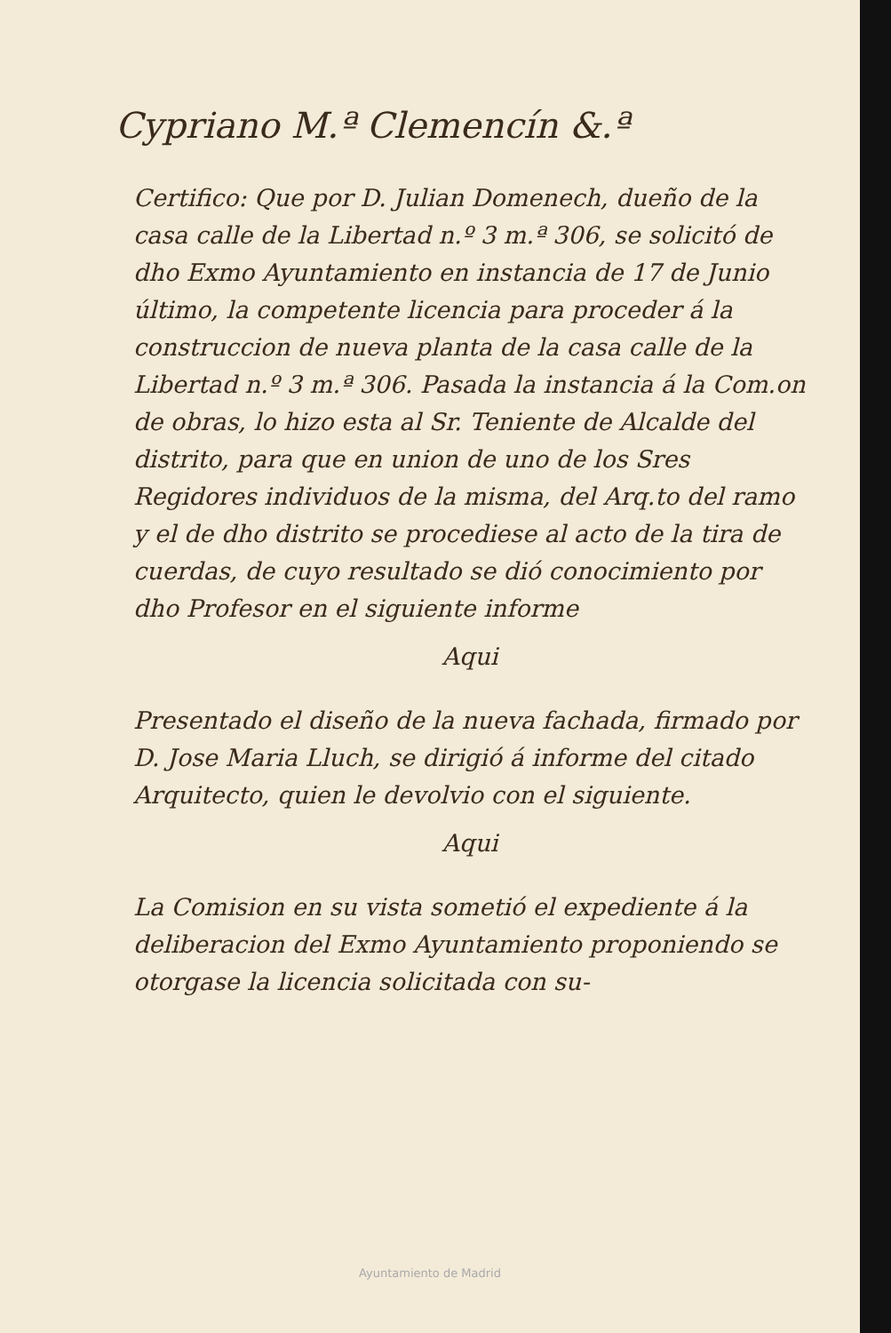Cypriano M.ª Clemencín &.ª
Certifico: Que por D. Julian Domenech, dueño de la casa calle de la Libertad n.º 3 m.ª 306, se solicitó de dho Exmo Ayuntamiento en instancia de 17 de Junio último, la competente licencia para proceder á la construccion de nueva planta de la casa calle de la Libertad n.º 3 m.ª 306. Pasada la instancia á la Com.on de obras, lo hizo esta al Sr. Teniente de Alcalde del distrito, para que en union de uno de los Sres Regidores individuos de la misma, del Arq.to del ramo y el de dho distrito se procediese al acto de la tira de cuerdas, de cuyo resultado se dió conocimiento por dho Profesor en el siguiente informe
Aqui
Presentado el diseño de la nueva fachada, firmado por D. Jose Maria Lluch, se dirigió á informe del citado Arquitecto, quien le devolvio con el siguiente.
Aqui
La Comision en su vista sometió el expediente á la deliberacion del Exmo Ayuntamiento proponiendo se otorgase la licencia solicitada con su-
Ayuntamiento de Madrid